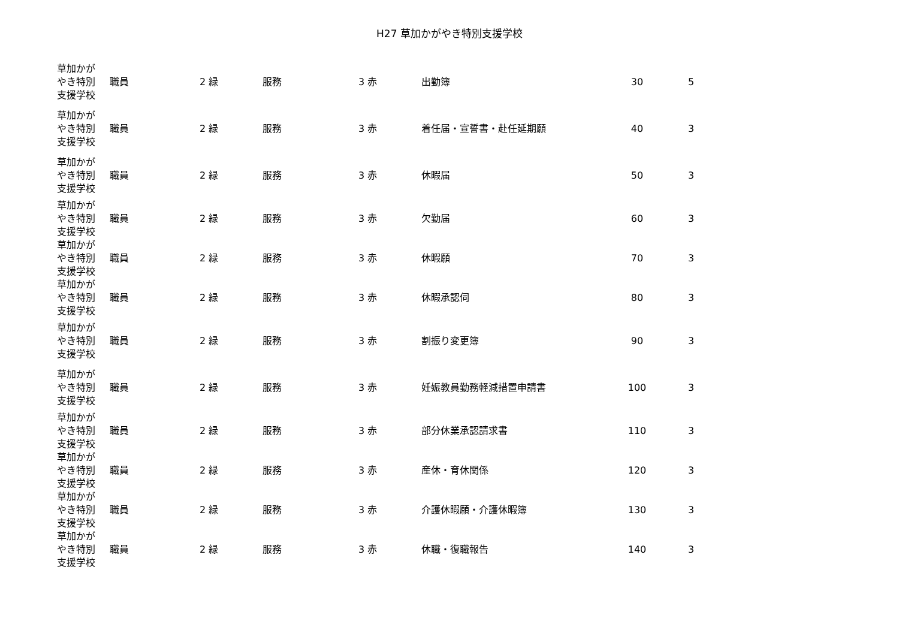H27 草加かがやき特別支援学校
| 草加かが やき特別 支援学校 | 職員 | 2 緑 | 服務 | 3 赤 | 出勤簿 | 30 | 5 |
| 草加かが やき特別 支援学校 | 職員 | 2 緑 | 服務 | 3 赤 | 着任届・宣誓書・赴任延期願 | 40 | 3 |
| 草加かが やき特別 支援学校 | 職員 | 2 緑 | 服務 | 3 赤 | 休暇届 | 50 | 3 |
| 草加かが やき特別 支援学校 | 職員 | 2 緑 | 服務 | 3 赤 | 欠勤届 | 60 | 3 |
| 草加かが やき特別 支援学校 | 職員 | 2 緑 | 服務 | 3 赤 | 休暇願 | 70 | 3 |
| 草加かが やき特別 支援学校 | 職員 | 2 緑 | 服務 | 3 赤 | 休暇承認伺 | 80 | 3 |
| 草加かが やき特別 支援学校 | 職員 | 2 緑 | 服務 | 3 赤 | 割振り変更簿 | 90 | 3 |
| 草加かが やき特別 支援学校 | 職員 | 2 緑 | 服務 | 3 赤 | 妊娠教員勤務軽減措置申請書 | 100 | 3 |
| 草加かが やき特別 支援学校 | 職員 | 2 緑 | 服務 | 3 赤 | 部分休業承認請求書 | 110 | 3 |
| 草加かが やき特別 支援学校 | 職員 | 2 緑 | 服務 | 3 赤 | 産休・育休関係 | 120 | 3 |
| 草加かが やき特別 支援学校 | 職員 | 2 緑 | 服務 | 3 赤 | 介護休暇願・介護休暇簿 | 130 | 3 |
| 草加かが やき特別 支援学校 | 職員 | 2 緑 | 服務 | 3 赤 | 休職・復職報告 | 140 | 3 |